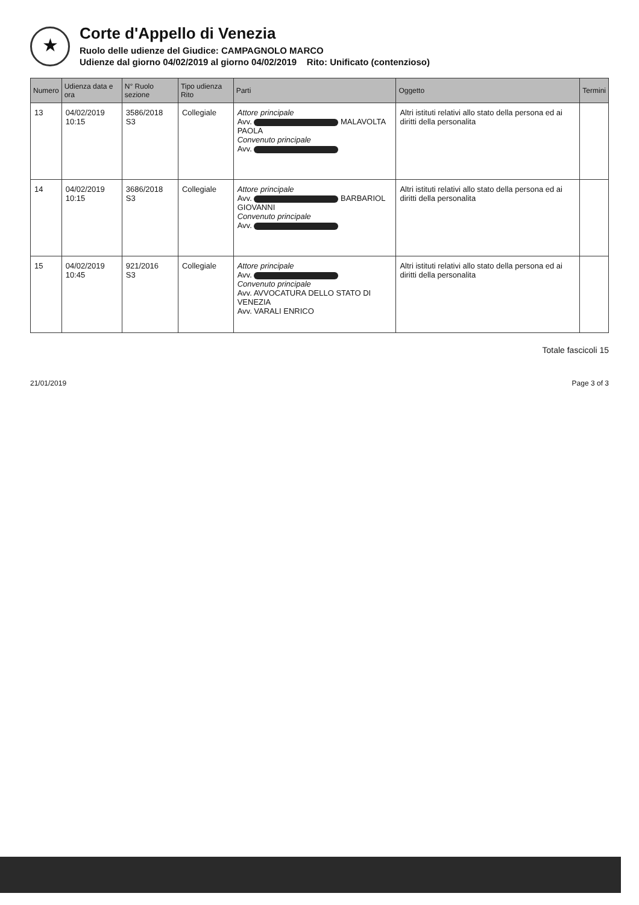★
Corte d'Appello di Venezia
Ruolo delle udienze del Giudice: CAMPAGNOLO MARCO
Udienze dal giorno 04/02/2019 al giorno 04/02/2019 Rito: Unificato (contenzioso)
| Numero | Udienza data e ora | N° Ruolo sezione | Tipo udienza Rito | Parti | Oggetto | Termini |
| --- | --- | --- | --- | --- | --- | --- |
| 13 | 04/02/2019 10:15 | 3586/2018 S3 | Collegiale | Attore principale Avv. MALAVOLTA PAOLA Convenuto principale Avv. | Altri istituti relativi allo stato della persona ed ai diritti della personalita | |
| 14 | 04/02/2019 10:15 | 3686/2018 S3 | Collegiale | Attore principale Avv. BARBARIOL GIOVANNI Convenuto principale Avv. | Altri istituti relativi allo stato della persona ed ai diritti della personalita | |
| 15 | 04/02/2019 10:45 | 921/2016 S3 | Collegiale | Attore principale Avv. Convenuto principale Avv. AVVOCATURA DELLO STATO DI VENEZIA Avv. VARALI ENRICO | Altri istituti relativi allo stato della persona ed ai diritti della personalita | |
Totale fascicoli 15
21/01/2019 Page 3 of 3